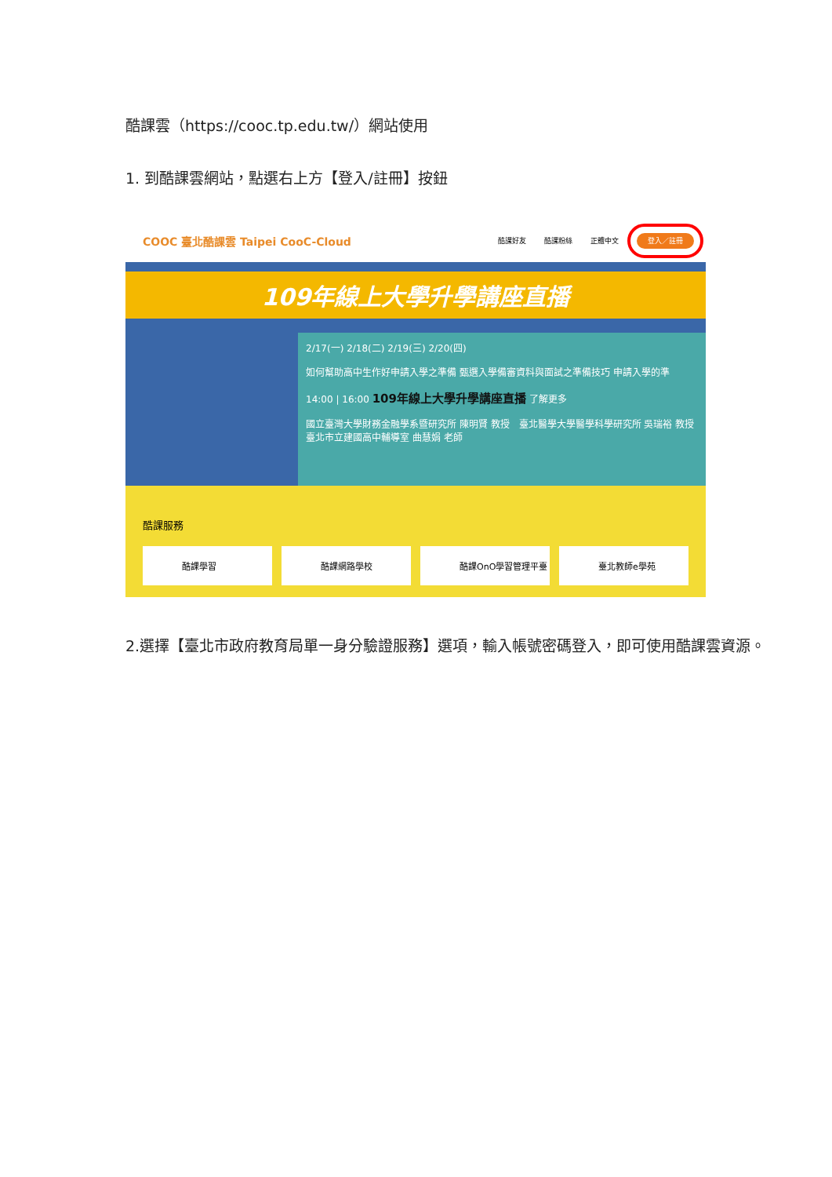酷課雲（https://cooc.tp.edu.tw/）網站使用
1. 到酷課雲網站，點選右上方【登入/註冊】按鈕
COOC 臺北酷課雲 Taipei CooC-Cloud 酷課好友 酷課粉絲 正體中文 登入／註冊
109年線上大學升學講座直播
2/17(一) 2/18(二) 2/19(三) 2/20(四)
如何幫助高中生作好申請入學之準備 甄選入學備審資料與面試之準備技巧 申請入學的準
14:00 | 16:00 109年線上大學升學講座直播 了解更多
國立臺灣大學財務金融學系暨研究所 陳明賢 教授　臺北醫學大學醫學科學研究所 吳瑞裕 教授　臺北市立建國高中輔導室 曲慧娟 老師
酷課服務
酷課學習 酷課網路學校 酷課OnO學習管理平臺 臺北教師e學苑
2.選擇【臺北市政府教育局單一身分驗證服務】選項，輸入帳號密碼登入，即可使用酷課雲資源。